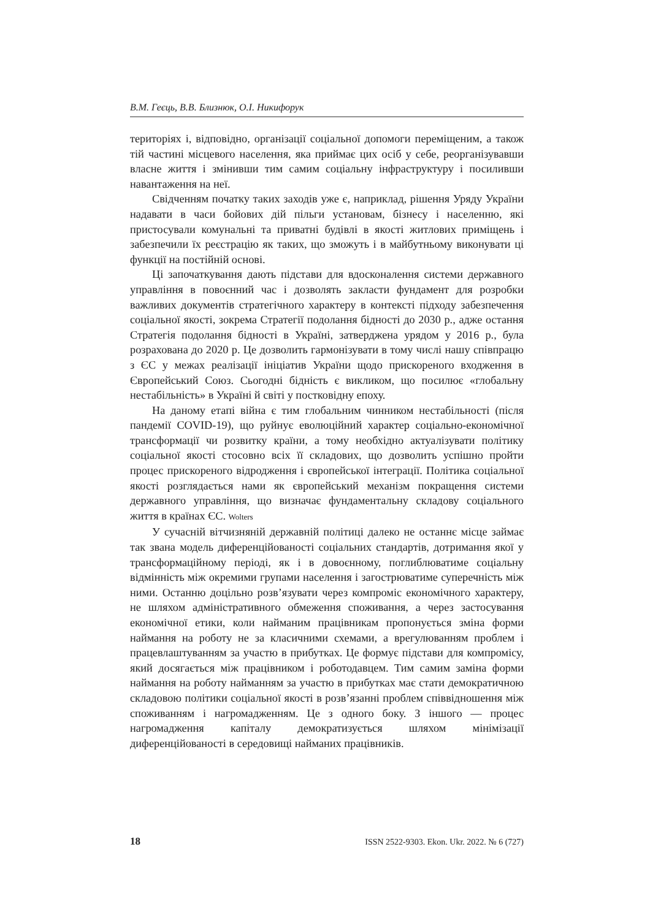В.М. Геєць, В.В. Близнюк, О.І. Никифорук
територіях і, відповідно, організації соціальної допомоги переміщеним, а також тій частині місцевого населення, яка приймає цих осіб у себе, реорганізувавши власне життя і змінивши тим самим соціальну інфраструктуру і посиливши навантаження на неї.
Свідченням початку таких заходів уже є, наприклад, рішення Уряду України надавати в часи бойових дій пільги установам, бізнесу і населенню, які пристосували комунальні та приватні будівлі в якості житлових приміщень і забезпечили їх реєстрацію як таких, що зможуть і в майбутньому виконувати ці функції на постійній основі.
Ці започаткування дають підстави для вдосконалення системи державного управління в повоєнний час і дозволять закласти фундамент для розробки важливих документів стратегічного характеру в контексті підходу забезпечення соціальної якості, зокрема Стратегії подолання бідності до 2030 р., адже остання Стратегія подолання бідності в Україні, затверджена урядом у 2016 р., була розрахована до 2020 р. Це дозволить гармонізувати в тому числі нашу співпрацю з ЄС у межах реалізації ініціатив України щодо прискореного входження в Європейський Союз. Сьогодні бідність є викликом, що посилює «глобальну нестабільність» в Україні й світі у постковідну епоху.
На даному етапі війна є тим глобальним чинником нестабільності (після пандемії COVID-19), що руйнує еволюційний характер соціально-економічної трансформації чи розвитку країни, а тому необхідно актуалізувати політику соціальної якості стосовно всіх її складових, що дозволить успішно пройти процес прискореного відродження і європейської інтеграції. Політика соціальної якості розглядається нами як європейський механізм покращення системи державного управління, що визначає фундаментальну складову соціального життя в країнах ЄС. Wolters
У сучасній вітчизняній державній політиці далеко не останнє місце займає так звана модель диференційованості соціальних стандартів, дотримання якої у трансформаційному періоді, як і в довоєнному, поглиблюватиме соціальну відмінність між окремими групами населення і загострюватиме суперечність між ними. Останню доцільно розв’язувати через компроміс економічного характеру, не шляхом адміністративного обмеження споживання, а через застосування економічної етики, коли найманим працівникам пропонується зміна форми наймання на роботу не за класичними схемами, а врегулюванням проблем і працевлаштуванням за участю в прибутках. Це формує підстави для компромісу, який досягається між працівником і роботодавцем. Тим самим заміна форми наймання на роботу найманням за участю в прибутках має стати демократичною складовою політики соціальної якості в розв’язанні проблем співвідношення між споживанням і нагромадженням. Це з одного боку. З іншого — процес нагромадження капіталу демократизується шляхом мінімізації диференційованості в середовищі найманих працівників.
18 ISSN 2522-9303. Ekon. Ukr. 2022. № 6 (727)